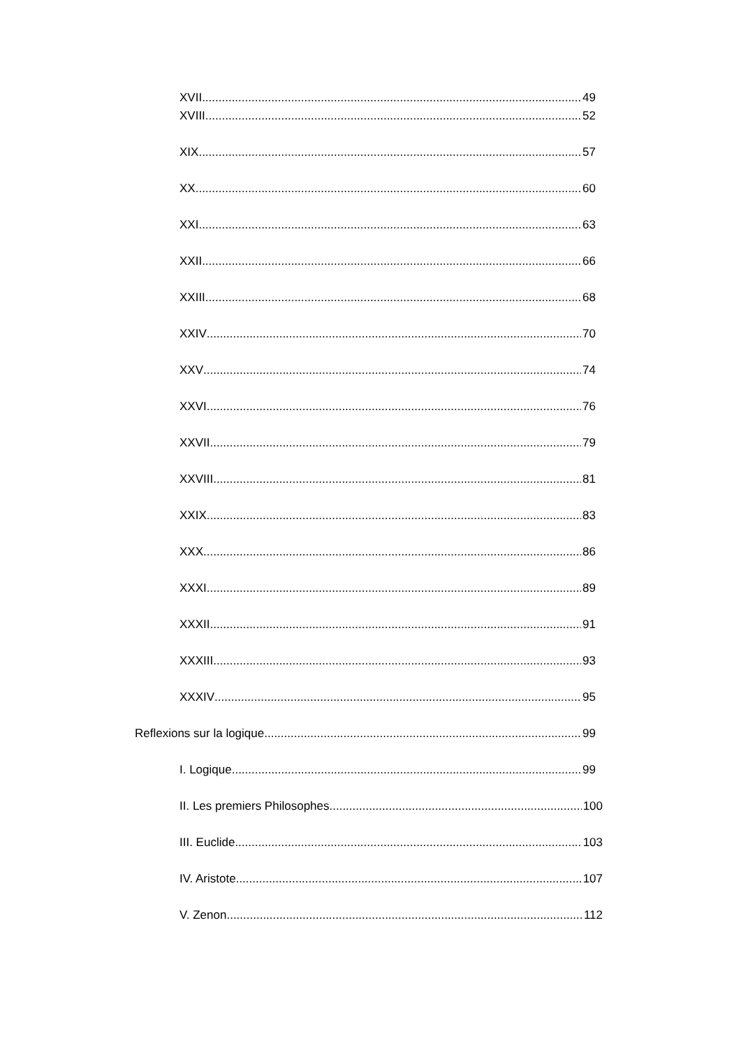XVII 49
XVIII 52
XIX 57
XX 60
XXI 63
XXII 66
XXIII 68
XXIV 70
XXV 74
XXVI 76
XXVII 79
XXVIII 81
XXIX 83
XXX 86
XXXI 89
XXXII 91
XXXIII 93
XXXIV 95
Reflexions sur la logique 99
I. Logique 99
II. Les premiers Philosophes 100
III. Euclide 103
IV. Aristote 107
V. Zenon 112